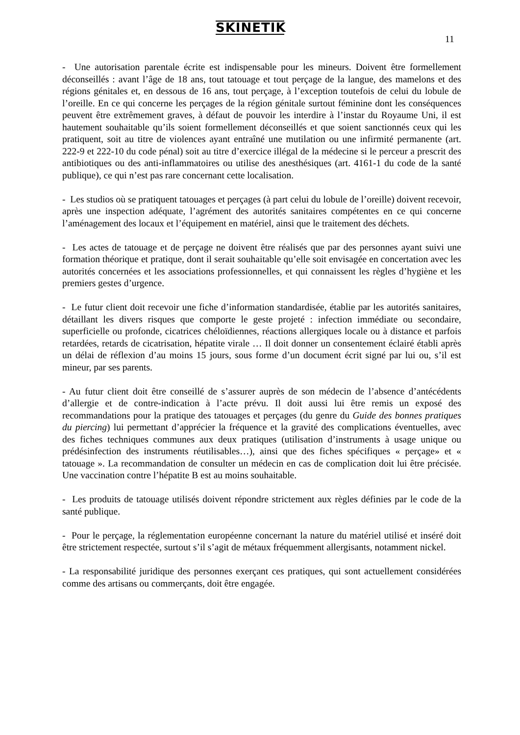SKINETIK
11
- Une autorisation parentale écrite est indispensable pour les mineurs. Doivent être formellement déconseillés : avant l’âge de 18 ans, tout tatouage et tout perçage de la langue, des mamelons et des régions génitales et, en dessous de 16 ans, tout perçage, à l’exception toutefois de celui du lobule de l’oreille. En ce qui concerne les perçages de la région génitale surtout féminine dont les conséquences peuvent être extrêmement graves, à défaut de pouvoir les interdire à l’instar du Royaume Uni, il est hautement souhaitable qu’ils soient formellement déconseillés et que soient sanctionnés ceux qui les pratiquent, soit au titre de violences ayant entraîné une mutilation ou une infirmité permanente (art. 222-9 et 222-10 du code pénal) soit au titre d’exercice illégal de la médecine si le perceur a prescrit des antibiotiques ou des anti-inflammatoires ou utilise des anesthésiques (art. 4161-1 du code de la santé publique), ce qui n’est pas rare concernant cette localisation.
- Les studios où se pratiquent tatouages et perçages (à part celui du lobule de l’oreille) doivent recevoir, après une inspection adéquate, l’agrément des autorités sanitaires compétentes en ce qui concerne l’aménagement des locaux et l’équipement en matériel, ainsi que le traitement des déchets.
- Les actes de tatouage et de perçage ne doivent être réalisés que par des personnes ayant suivi une formation théorique et pratique, dont il serait souhaitable qu’elle soit envisagée en concertation avec les autorités concernées et les associations professionnelles, et qui connaissent les règles d’hygiène et les premiers gestes d’urgence.
- Le futur client doit recevoir une fiche d’information standardisée, établie par les autorités sanitaires, détaillant les divers risques que comporte le geste projeté : infection immédiate ou secondaire, superficielle ou profonde, cicatrices chéloïdiennes, réactions allergiques locale ou à distance et parfois retardées, retards de cicatrisation, hépatite virale … Il doit donner un consentement éclairé établi après un délai de réflexion d’au moins 15 jours, sous forme d’un document écrit signé par lui ou, s’il est mineur, par ses parents.
- Au futur client doit être conseillé de s’assurer auprès de son médecin de l’absence d’antécédents d’allergie et de contre-indication à l’acte prévu. Il doit aussi lui être remis un exposé des recommandations pour la pratique des tatouages et perçages (du genre du Guide des bonnes pratiques du piercing) lui permettant d’apprécier la fréquence et la gravité des complications éventuelles, avec des fiches techniques communes aux deux pratiques (utilisation d’instruments à usage unique ou prédésinfection des instruments réutilisables…), ainsi que des fiches spécifiques « perçage» et « tatouage ». La recommandation de consulter un médecin en cas de complication doit lui être précisée. Une vaccination contre l’hépatite B est au moins souhaitable.
- Les produits de tatouage utilisés doivent répondre strictement aux règles définies par le code de la santé publique.
- Pour le perçage, la réglementation européenne concernant la nature du matériel utilisé et inséré doit être strictement respectée, surtout s’il s’agit de métaux fréquemment allergisants, notamment nickel.
- La responsabilité juridique des personnes exerçant ces pratiques, qui sont actuellement considérées comme des artisans ou commerçants, doit être engagée.